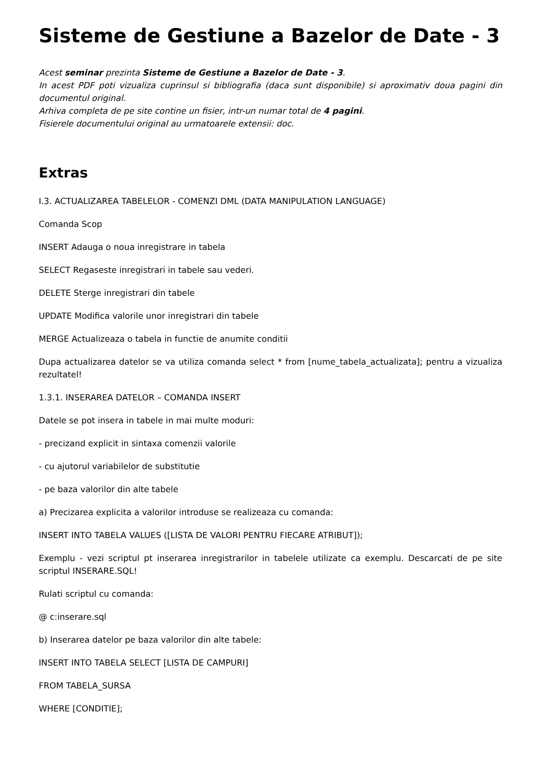Sisteme de Gestiune a Bazelor de Date - 3
Acest seminar prezinta Sisteme de Gestiune a Bazelor de Date - 3.
In acest PDF poti vizualiza cuprinsul si bibliografia (daca sunt disponibile) si aproximativ doua pagini din documentul original.
Arhiva completa de pe site contine un fisier, intr-un numar total de 4 pagini.
Fisierele documentului original au urmatoarele extensii: doc.
Extras
I.3. ACTUALIZAREA TABELELOR - COMENZI DML (DATA MANIPULATION LANGUAGE)
Comanda Scop
INSERT Adauga o noua inregistrare in tabela
SELECT Regaseste inregistrari in tabele sau vederi.
DELETE Sterge inregistrari din tabele
UPDATE Modifica valorile unor inregistrari din tabele
MERGE Actualizeaza o tabela in functie de anumite conditii
Dupa actualizarea datelor se va utiliza comanda select * from [nume_tabela_actualizata]; pentru a vizualiza rezultatel!
1.3.1. INSERAREA DATELOR – COMANDA INSERT
Datele se pot insera in tabele in mai multe moduri:
- precizand explicit in sintaxa comenzii valorile
- cu ajutorul variabilelor de substitutie
- pe baza valorilor din alte tabele
a) Precizarea explicita a valorilor introduse se realizeaza cu comanda:
INSERT INTO TABELA VALUES ([LISTA DE VALORI PENTRU FIECARE ATRIBUT]);
Exemplu - vezi scriptul pt inserarea inregistrarilor in tabelele utilizate ca exemplu. Descarcati de pe site scriptul INSERARE.SQL!
Rulati scriptul cu comanda:
@ c:inserare.sql
b) Inserarea datelor pe baza valorilor din alte tabele:
INSERT INTO TABELA SELECT [LISTA DE CAMPURI]
FROM TABELA_SURSA
WHERE [CONDITIE];